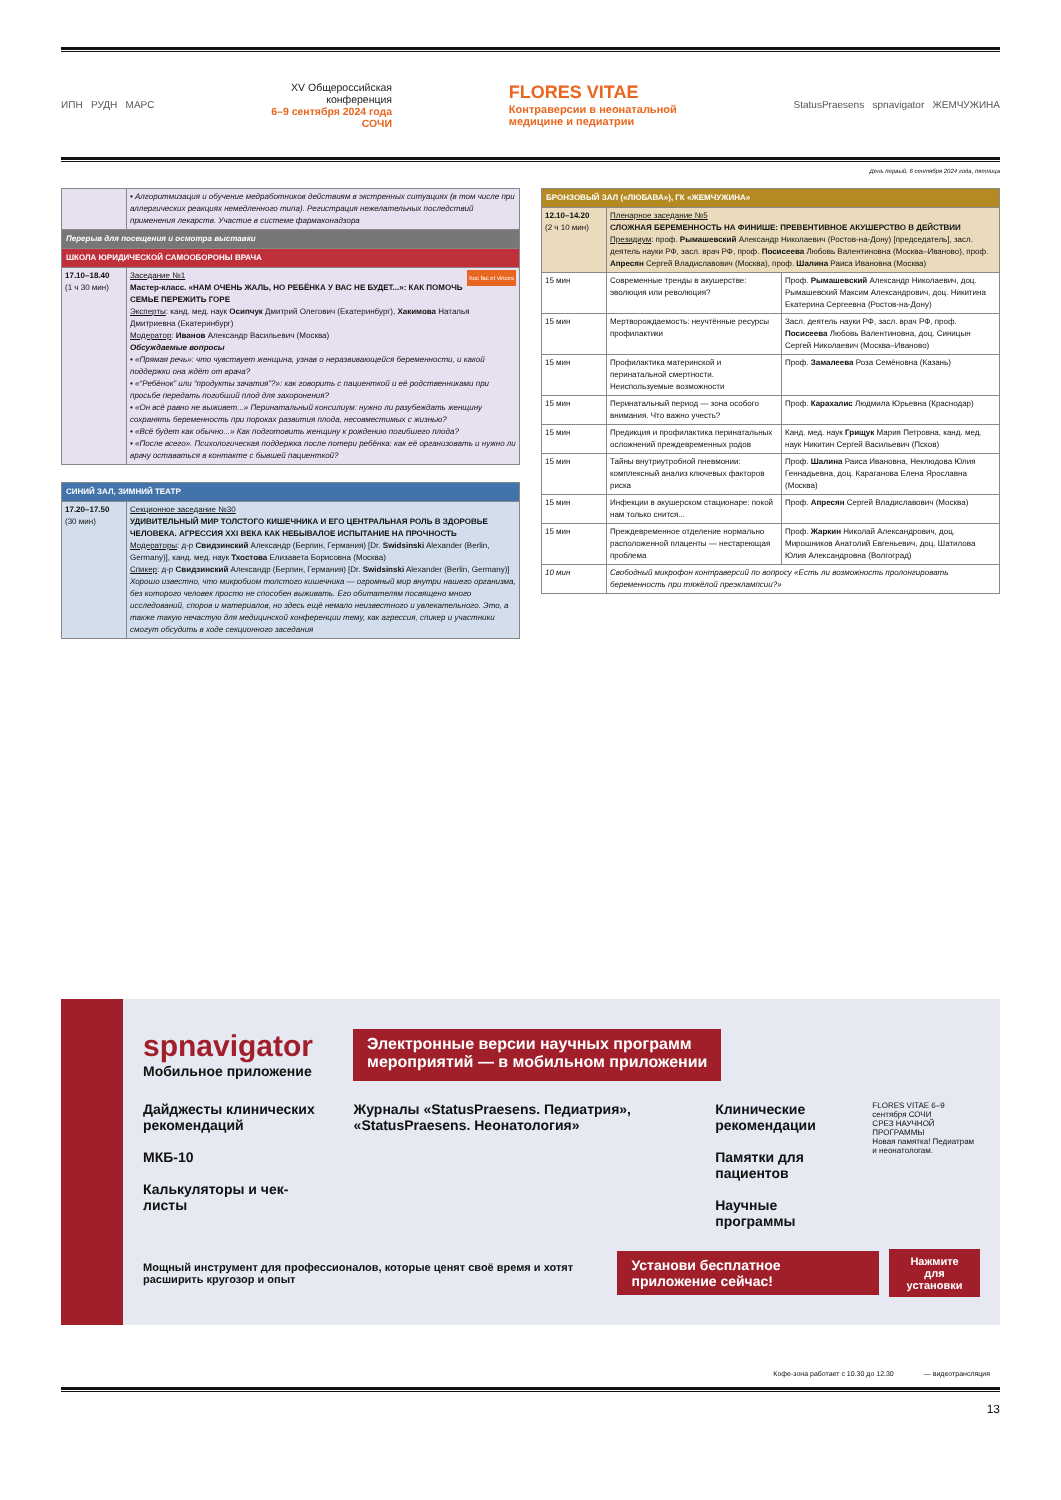ИПН РУДН МАРС
XV Общероссийская
конференция
6–9 сентября 2024 года
СОЧИ
FLORES VITAE
Контраверсии в неонатальной
медицине и педиатрии
StatusPraesens spnavigator ЖЕМЧУЖИНА
День первый, 6 сентября 2024 года, пятница
| | • Алгоритмизация и обучение медработников действиям в экстренных ситуациях (в том числе при аллергических реакциях немедленного типа). Регистрация нежелательных последствий применения лекарств. Участие в системе фармаконадзора |
| Перерыв для посещения и осмотра выставки | |
| ШКОЛА ЮРИДИЧЕСКОЙ САМООБОРОНЫ ВРАЧА | |
| 17.10–18.40 (1 ч 30 мин) | Заседание №1 hoc fac et vinces Мастер-класс. «НАМ ОЧЕНЬ ЖАЛЬ, НО РЕБЁНКА У ВАС НЕ БУДЕТ...»: КАК ПОМОЧЬ СЕМЬЕ ПЕРЕЖИТЬ ГОРЕ Эксперты : канд. мед. наук Осипчук Дмитрий Олегович (Екатеринбург), Хакимова Наталья Дмитриевна (Екатеринбург) Модератор : Иванов Александр Васильевич (Москва) Обсуждаемые вопросы • «Прямая речь»: что чувствует женщина, узнав о неразвивающейся беременности, и какой поддержки она ждёт от врача? • «“Ребёнок” или “продукты зачатия”?»: как говорить с пациенткой и её родственниками при просьбе передать погибший плод для захоронения? • «Он всё равно не выживет...» Перинатальный консилиум: нужно ли разубеждать женщину сохранять беременность при пороках развития плода, несовместимых с жизнью? • «Всё будет как обычно...» Как подготовить женщину к рождению погибшего плода? • «После всего». Психологическая поддержка после потери ребёнка: как её организовать и нужно ли врачу оставаться в контакте с бывшей пациенткой? |
| СИНИЙ ЗАЛ, ЗИМНИЙ ТЕАТР | |
| 17.20–17.50 (30 мин) | Секционное заседание №30 УДИВИТЕЛЬНЫЙ МИР ТОЛСТОГО КИШЕЧНИКА И ЕГО ЦЕНТРАЛЬНАЯ РОЛЬ В ЗДОРОВЬЕ ЧЕЛОВЕКА. АГРЕССИЯ XXI ВЕКА КАК НЕБЫВАЛОЕ ИСПЫТАНИЕ НА ПРОЧНОСТЬ Модераторы : д-р Свидзинский Александр (Берлин, Германия) [Dr. Swidsinski Alexander (Berlin, Germany)], канд. мед. наук Тхостова Елизавета Борисовна (Москва) Спикер : д-р Свидзинский Александр (Берлин, Германия) [Dr. Swidsinski Alexander (Berlin, Germany)] Хорошо известно, что микробиом толстого кишечника — огромный мир внутри нашего организма, без которого человек просто не способен выживать. Его обитателям посвящено много исследований, споров и материалов, но здесь ещё немало неизвестного и увлекательного. Это, а также такую нечастую для медицинской конференции тему, как агрессия, спикер и участники смогут обсудить в ходе секционного заседания |
| БРОНЗОВЫЙ ЗАЛ («ЛЮБАВА»), ГК «ЖЕМЧУЖИНА» | | |
| 12.10–14.20 (2 ч 10 мин) | Пленарное заседание №5 СЛОЖНАЯ БЕРЕМЕННОСТЬ НА ФИНИШЕ: ПРЕВЕНТИВНОЕ АКУШЕРСТВО В ДЕЙСТВИИ Президиум : проф. Рымашевский Александр Николаевич (Ростов-на-Дону) [председатель], засл. деятель науки РФ, засл. врач РФ, проф. Посисеева Любовь Валентиновна (Москва–Иваново), проф. Апресян Сергей Владиславович (Москва), проф. Шалина Раиса Ивановна (Москва) | |
| 15 мин | Современные тренды в акушерстве: эволюция или революция? | Проф. Рымашевский Александр Николаевич, доц. Рымашевский Максим Александрович, доц. Никитина Екатерина Сергеевна (Ростов-на-Дону) |
| 15 мин | Мертворождаемость: неучтённые ресурсы профилактики | Засл. деятель науки РФ, засл. врач РФ, проф. Посисеева Любовь Валентиновна, доц. Синицын Сергей Николаевич (Москва–Иваново) |
| 15 мин | Профилактика материнской и перинатальной смертности. Неиспользуемые возможности | Проф. Замалеева Роза Семёновна (Казань) |
| 15 мин | Перинатальный период — зона особого внимания. Что важно учесть? | Проф. Карахалис Людмила Юрьевна (Краснодар) |
| 15 мин | Предикция и профилактика перинатальных осложнений преждевременных родов | Канд. мед. наук Грищук Мария Петровна, канд. мед. наук Никитин Сергей Васильевич (Псков) |
| 15 мин | Тайны внутриутробной пневмонии: комплексный анализ ключевых факторов риска | Проф. Шалина Раиса Ивановна, Неклюдова Юлия Геннадьевна, доц. Караганова Елена Ярославна (Москва) |
| 15 мин | Инфекции в акушерском стационаре: покой нам только снится... | Проф. Апресян Сергей Владиславович (Москва) |
| 15 мин | Преждевременное отделение нормально расположенной плаценты — нестареющая проблема | Проф. Жаркин Николай Александрович, доц. Мирошников Анатолий Евгеньевич, доц. Шатилова Юлия Александровна (Волгоград) |
| 10 мин | Свободный микрофон контраверсий по вопросу «Есть ли возможность пролонгировать беременность при тяжёлой преэклампсии?» | |
spnavigator
Мобильное приложение
Электронные версии научных программ
мероприятий — в мобильном приложении
Дайджесты клинических рекомендаций
МКБ-10
Калькуляторы и чек-листы
Журналы «StatusPraesens. Педиатрия», «StatusPraesens. Неонатология»
Клинические рекомендации
Памятки для пациентов
Научные программы
FLORES VITAE 6–9 сентября СОЧИ
СРЕЗ НАУЧНОЙ ПРОГРАММЫ
Новая памятка! Педиатрам и неонатологам.
Мощный инструмент для профессионалов, которые ценят своё время и хотят расширить кругозор и опыт
Установи бесплатное приложение сейчас!
Нажмите
для установки
Кофе-зона работает с 10.30 до 12.30 — видеотрансляция
13